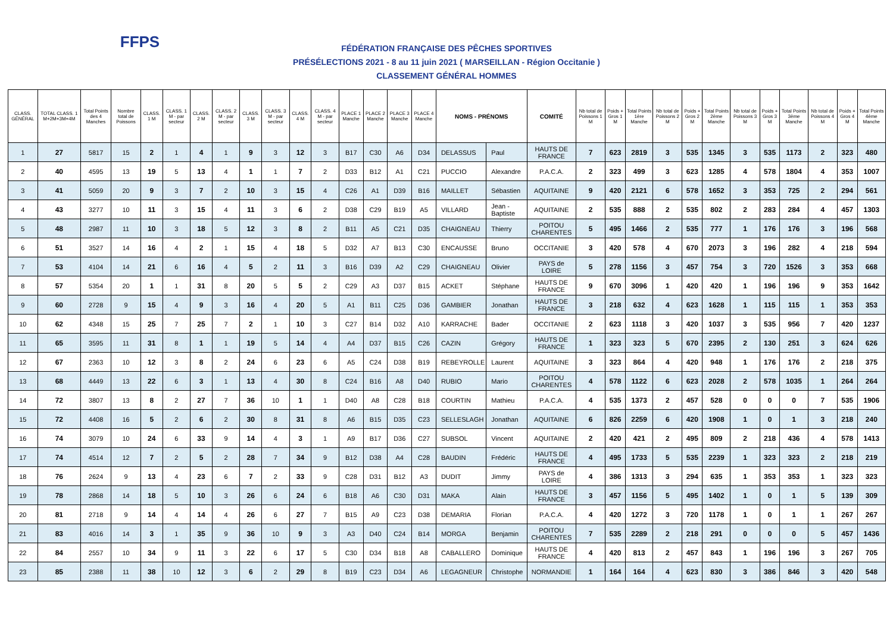FFPS
FÉDÉRATION FRANÇAISE DES PÊCHES SPORTIVES
PRÉSÉLECTIONS 2021 - 8 au 11 juin 2021 ( MARSEILLAN - Région Occitanie )
CLASSEMENT GÉNÉRAL HOMMES
| CLASS. GÉNÉRAL | TOTAL CLASS. 1 M+2M+3M+4M | Total Points des 4 Manches | Nombre total de Poissons | CLASS. 1 M | CLASS. 1 M - par secteur | CLASS. 2 M | CLASS. 2 M - par secteur | CLASS. 3 M | CLASS. 3 M - par secteur | CLASS. 4 M | CLASS. 4 M - par secteur | PLACE 1 Manche | PLACE 2 Manche | PLACE 3 Manche | PLACE 4 Manche | NOMS - PRÉNOMS | | COMITÉ | Nb total de Poissons 1 M | Poids + Gros 1 M | Total Points 1ère Manche | Nb total de Poissons 2 M | Poids + Gros 2 M | Total Points 2ème Manche | Nb total de Poissons 3 M | Poids + Gros 3 M | Total Points 3ème Manche | Nb total de Poissons 4 M | Poids + Gros 4 M | Total Points 4ème Manche |
| --- | --- | --- | --- | --- | --- | --- | --- | --- | --- | --- | --- | --- | --- | --- | --- | --- | --- | --- | --- | --- | --- | --- | --- | --- | --- | --- | --- | --- | --- | --- |
| 1 | 27 | 5817 | 15 | 2 | 1 | 4 | 1 | 9 | 3 | 12 | 3 | B17 | C30 | A6 | D34 | DELASSUS | Paul | HAUTS DE FRANCE | 7 | 623 | 2819 | 3 | 535 | 1345 | 3 | 535 | 1173 | 2 | 323 | 480 |
| 2 | 40 | 4595 | 13 | 19 | 5 | 13 | 4 | 1 | 1 | 7 | 2 | D33 | B12 | A1 | C21 | PUCCIO | Alexandre | P.A.C.A. | 2 | 323 | 499 | 3 | 623 | 1285 | 4 | 578 | 1804 | 4 | 353 | 1007 |
| 3 | 41 | 5059 | 20 | 9 | 3 | 7 | 2 | 10 | 3 | 15 | 4 | C26 | A1 | D39 | B16 | MAILLET | Sébastien | AQUITAINE | 9 | 420 | 2121 | 6 | 578 | 1652 | 3 | 353 | 725 | 2 | 294 | 561 |
| 4 | 43 | 3277 | 10 | 11 | 3 | 15 | 4 | 11 | 3 | 6 | 2 | D38 | C29 | B19 | A5 | VILLARD | Jean - Baptiste | AQUITAINE | 2 | 535 | 888 | 2 | 535 | 802 | 2 | 283 | 284 | 4 | 457 | 1303 |
| 5 | 48 | 2987 | 11 | 10 | 3 | 18 | 5 | 12 | 3 | 8 | 2 | B11 | A5 | C21 | D35 | CHAIGNEAU | Thierry | POITOU CHARENTES | 5 | 495 | 1466 | 2 | 535 | 777 | 1 | 176 | 176 | 3 | 196 | 568 |
| 6 | 51 | 3527 | 14 | 16 | 4 | 2 | 1 | 15 | 4 | 18 | 5 | D32 | A7 | B13 | C30 | ENCAUSSE | Bruno | OCCITANIE | 3 | 420 | 578 | 4 | 670 | 2073 | 3 | 196 | 282 | 4 | 218 | 594 |
| 7 | 53 | 4104 | 14 | 21 | 6 | 16 | 4 | 5 | 2 | 11 | 3 | B16 | D39 | A2 | C29 | CHAIGNEAU | Olivier | PAYS de LOIRE | 5 | 278 | 1156 | 3 | 457 | 754 | 3 | 720 | 1526 | 3 | 353 | 668 |
| 8 | 57 | 5354 | 20 | 1 | 1 | 31 | 8 | 20 | 5 | 5 | 2 | C29 | A3 | D37 | B15 | ACKET | Stéphane | HAUTS DE FRANCE | 9 | 670 | 3096 | 1 | 420 | 420 | 1 | 196 | 196 | 9 | 353 | 1642 |
| 9 | 60 | 2728 | 9 | 15 | 4 | 9 | 3 | 16 | 4 | 20 | 5 | A1 | B11 | C25 | D36 | GAMBIER | Jonathan | HAUTS DE FRANCE | 3 | 218 | 632 | 4 | 623 | 1628 | 1 | 115 | 115 | 1 | 353 | 353 |
| 10 | 62 | 4348 | 15 | 25 | 7 | 25 | 7 | 2 | 1 | 10 | 3 | C27 | B14 | D32 | A10 | KARRACHE | Bader | OCCITANIE | 2 | 623 | 1118 | 3 | 420 | 1037 | 3 | 535 | 956 | 7 | 420 | 1237 |
| 11 | 65 | 3595 | 11 | 31 | 8 | 1 | 1 | 19 | 5 | 14 | 4 | A4 | D37 | B15 | C26 | CAZIN | Grégory | HAUTS DE FRANCE | 1 | 323 | 323 | 5 | 670 | 2395 | 2 | 130 | 251 | 3 | 624 | 626 |
| 12 | 67 | 2363 | 10 | 12 | 3 | 8 | 2 | 24 | 6 | 23 | 6 | A5 | C24 | D38 | B19 | REBEYROLLE | Laurent | AQUITAINE | 3 | 323 | 864 | 4 | 420 | 948 | 1 | 176 | 176 | 2 | 218 | 375 |
| 13 | 68 | 4449 | 13 | 22 | 6 | 3 | 1 | 13 | 4 | 30 | 8 | C24 | B16 | A8 | D40 | RUBIO | Mario | POITOU CHARENTES | 4 | 578 | 1122 | 6 | 623 | 2028 | 2 | 578 | 1035 | 1 | 264 | 264 |
| 14 | 72 | 3807 | 13 | 8 | 2 | 27 | 7 | 36 | 10 | 1 | 1 | D40 | A8 | C28 | B18 | COURTIN | Mathieu | P.A.C.A. | 4 | 535 | 1373 | 2 | 457 | 528 | 0 | 0 | 0 | 7 | 535 | 1906 |
| 15 | 72 | 4408 | 16 | 5 | 2 | 6 | 2 | 30 | 8 | 31 | 8 | A6 | B15 | D35 | C23 | SELLESLAGH | Jonathan | AQUITAINE | 6 | 826 | 2259 | 6 | 420 | 1908 | 1 | 0 | 1 | 3 | 218 | 240 |
| 16 | 74 | 3079 | 10 | 24 | 6 | 33 | 9 | 14 | 4 | 3 | 1 | A9 | B17 | D36 | C27 | SUBSOL | Vincent | AQUITAINE | 2 | 420 | 421 | 2 | 495 | 809 | 2 | 218 | 436 | 4 | 578 | 1413 |
| 17 | 74 | 4514 | 12 | 7 | 2 | 5 | 2 | 28 | 7 | 34 | 9 | B12 | D38 | A4 | C28 | BAUDIN | Frédéric | HAUTS DE FRANCE | 4 | 495 | 1733 | 5 | 535 | 2239 | 1 | 323 | 323 | 2 | 218 | 219 |
| 18 | 76 | 2624 | 9 | 13 | 4 | 23 | 6 | 7 | 2 | 33 | 9 | C28 | D31 | B12 | A3 | DUDIT | Jimmy | PAYS de LOIRE | 4 | 386 | 1313 | 3 | 294 | 635 | 1 | 353 | 353 | 1 | 323 | 323 |
| 19 | 78 | 2868 | 14 | 18 | 5 | 10 | 3 | 26 | 6 | 24 | 6 | B18 | A6 | C30 | D31 | MAKA | Alain | HAUTS DE FRANCE | 3 | 457 | 1156 | 5 | 495 | 1402 | 1 | 0 | 1 | 5 | 139 | 309 |
| 20 | 81 | 2718 | 9 | 14 | 4 | 14 | 4 | 26 | 6 | 27 | 7 | B15 | A9 | C23 | D38 | DEMARIA | Florian | P.A.C.A. | 4 | 420 | 1272 | 3 | 720 | 1178 | 1 | 0 | 1 | 1 | 267 | 267 |
| 21 | 83 | 4016 | 14 | 3 | 1 | 35 | 9 | 36 | 10 | 9 | 3 | A3 | D40 | C24 | B14 | MORGA | Benjamin | POITOU CHARENTES | 7 | 535 | 2289 | 2 | 218 | 291 | 0 | 0 | 0 | 5 | 457 | 1436 |
| 22 | 84 | 2557 | 10 | 34 | 9 | 11 | 3 | 22 | 6 | 17 | 5 | C30 | D34 | B18 | A8 | CABALLERO | Dominique | HAUTS DE FRANCE | 4 | 420 | 813 | 2 | 457 | 843 | 1 | 196 | 196 | 3 | 267 | 705 |
| 23 | 85 | 2388 | 11 | 38 | 10 | 12 | 3 | 6 | 2 | 29 | 8 | B19 | C23 | D34 | A6 | LEGAGNEUR | Christophe | NORMANDIE | 1 | 164 | 164 | 4 | 623 | 830 | 3 | 386 | 846 | 3 | 420 | 548 |